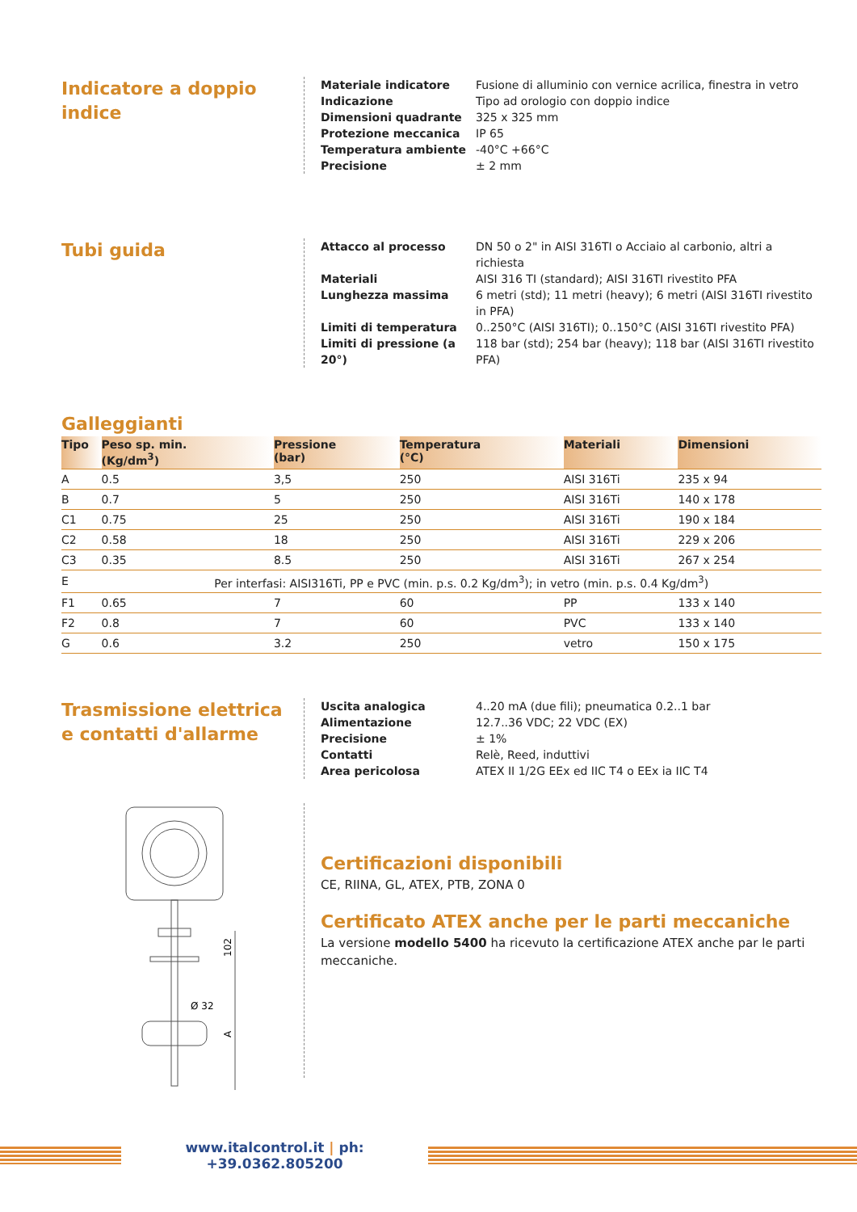Indicatore a doppio indice
Materiale indicatore Fusione di alluminio con vernice acrilica, finestra in vetro
Indicazione Tipo ad orologio con doppio indice
Dimensioni quadrante 325 x 325 mm
Protezione meccanica IP 65
Temperatura ambiente -40°C +66°C
Precisione ± 2 mm
Tubi guida
Attacco al processo DN 50 o 2" in AISI 316TI o Acciaio al carbonio, altri a richiesta
Materiali AISI 316 TI (standard); AISI 316TI rivestito PFA
Lunghezza massima 6 metri (std); 11 metri (heavy); 6 metri (AISI 316TI rivestito in PFA)
Limiti di temperatura 0..250°C (AISI 316TI); 0..150°C (AISI 316TI rivestito PFA)
Limiti di pressione (a 20°) 118 bar (std); 254 bar (heavy); 118 bar (AISI 316TI rivestito PFA)
Galleggianti
| Tipo | Peso sp. min. (Kg/dm<sup>3</sup>) | Pressione (bar) | Temperatura (°C) | Materiali | Dimensioni |
| --- | --- | --- | --- | --- | --- |
| A | 0.5 | 3,5 | 250 | AISI 316Ti | 235 x 94 |
| B | 0.7 | 5 | 250 | AISI 316Ti | 140 x 178 |
| C1 | 0.75 | 25 | 250 | AISI 316Ti | 190 x 184 |
| C2 | 0.58 | 18 | 250 | AISI 316Ti | 229 x 206 |
| C3 | 0.35 | 8.5 | 250 | AISI 316Ti | 267 x 254 |
| E | Per interfasi: AISI316Ti, PP e PVC (min. p.s. 0.2 Kg/dm<sup>3</sup>); in vetro (min. p.s. 0.4 Kg/dm<sup>3</sup>) | | | | |
| F1 | 0.65 | 7 | 60 | PP | 133 x 140 |
| F2 | 0.8 | 7 | 60 | PVC | 133 x 140 |
| G | 0.6 | 3.2 | 250 | vetro | 150 x 175 |
Trasmissione elettrica
e contatti d'allarme
Uscita analogica 4..20 mA (due fili); pneumatica 0.2..1 bar
Alimentazione 12.7..36 VDC; 22 VDC (EX)
Precisione ± 1%
Contatti Relè, Reed, induttivi
Area pericolosa ATEX II 1/2G EEx ed IIC T4 o EEx ia IIC T4
Ø 32
102
A
Certificazioni disponibili
CE, RIINA, GL, ATEX, PTB, ZONA 0
Certificato ATEX anche per le parti meccaniche
La versione modello 5400 ha ricevuto la certificazione ATEX anche par le parti meccaniche.
www.italcontrol.it | ph: +39.0362.805200